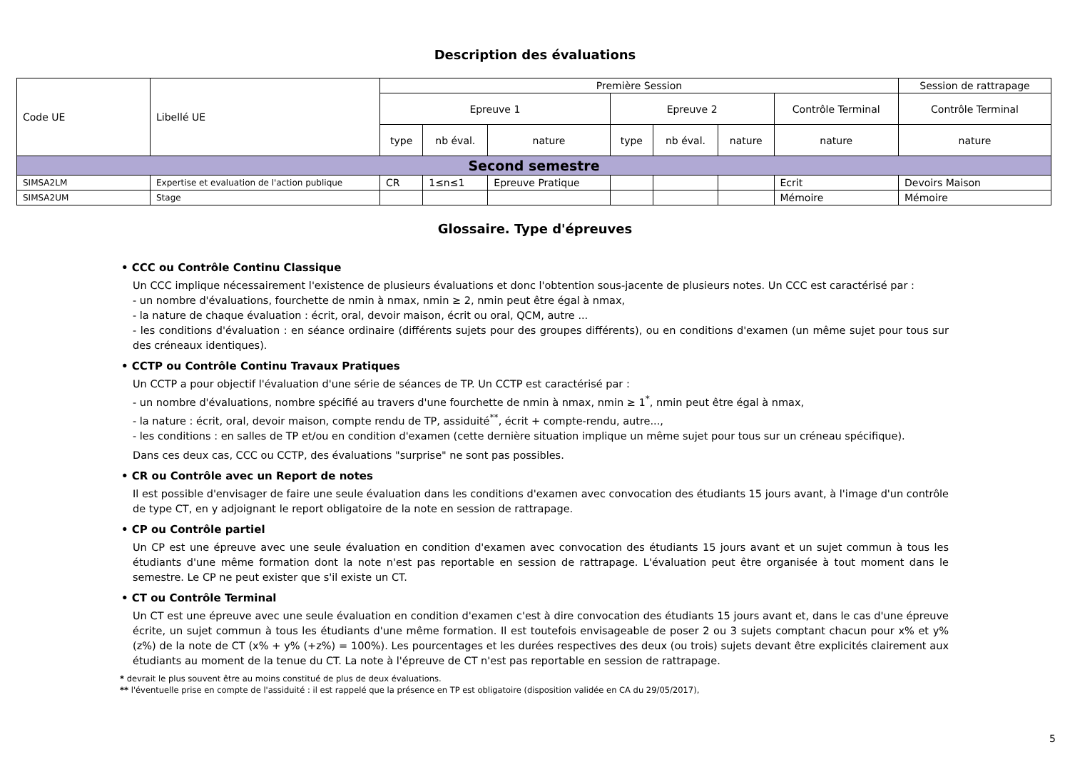Description des évaluations
| Code UE | Libellé UE | Première Session | | | | | | | Session de rattrapage |
| | | Epreuve 1 | | | Epreuve 2 | | | Contrôle Terminal | Contrôle Terminal |
| | | type | nb éval. | nature | type | nb éval. | nature | nature | nature |
| Second semestre | | | | | | | | | |
| SIMSA2LM | Expertise et evaluation de l'action publique | CR | 1≤n≤1 | Epreuve Pratique | | | | Ecrit | Devoirs Maison |
| SIMSA2UM | Stage | | | | | | | Mémoire | Mémoire |
Glossaire. Type d'épreuves
• CCC ou Contrôle Continu Classique
Un CCC implique nécessairement l'existence de plusieurs évaluations et donc l'obtention sous-jacente de plusieurs notes. Un CCC est caractérisé par :
- un nombre d'évaluations, fourchette de nmin à nmax, nmin ≥ 2, nmin peut être égal à nmax,
- la nature de chaque évaluation : écrit, oral, devoir maison, écrit ou oral, QCM, autre ...
- les conditions d'évaluation : en séance ordinaire (différents sujets pour des groupes différents), ou en conditions d'examen (un même sujet pour tous sur des créneaux identiques).
• CCTP ou Contrôle Continu Travaux Pratiques
Un CCTP a pour objectif l'évaluation d'une série de séances de TP. Un CCTP est caractérisé par :
- un nombre d'évaluations, nombre spécifié au travers d'une fourchette de nmin à nmax, nmin ≥ 1<sup>*</sup>, nmin peut être égal à nmax,
- la nature : écrit, oral, devoir maison, compte rendu de TP, assiduité<sup>**</sup>, écrit + compte-rendu, autre...,
- les conditions : en salles de TP et/ou en condition d'examen (cette dernière situation implique un même sujet pour tous sur un créneau spécifique).
Dans ces deux cas, CCC ou CCTP, des évaluations "surprise" ne sont pas possibles.
• CR ou Contrôle avec un Report de notes
Il est possible d'envisager de faire une seule évaluation dans les conditions d'examen avec convocation des étudiants 15 jours avant, à l'image d'un contrôle de type CT, en y adjoignant le report obligatoire de la note en session de rattrapage.
• CP ou Contrôle partiel
Un CP est une épreuve avec une seule évaluation en condition d'examen avec convocation des étudiants 15 jours avant et un sujet commun à tous les étudiants d'une même formation dont la note n'est pas reportable en session de rattrapage. L'évaluation peut être organisée à tout moment dans le semestre. Le CP ne peut exister que s'il existe un CT.
• CT ou Contrôle Terminal
Un CT est une épreuve avec une seule évaluation en condition d'examen c'est à dire convocation des étudiants 15 jours avant et, dans le cas d'une épreuve écrite, un sujet commun à tous les étudiants d'une même formation. Il est toutefois envisageable de poser 2 ou 3 sujets comptant chacun pour x% et y% (z%) de la note de CT (x% + y% (+z%) = 100%). Les pourcentages et les durées respectives des deux (ou trois) sujets devant être explicités clairement aux étudiants au moment de la tenue du CT. La note à l'épreuve de CT n'est pas reportable en session de rattrapage.
* devrait le plus souvent être au moins constitué de plus de deux évaluations.
** l'éventuelle prise en compte de l'assiduité : il est rappelé que la présence en TP est obligatoire (disposition validée en CA du 29/05/2017),
5